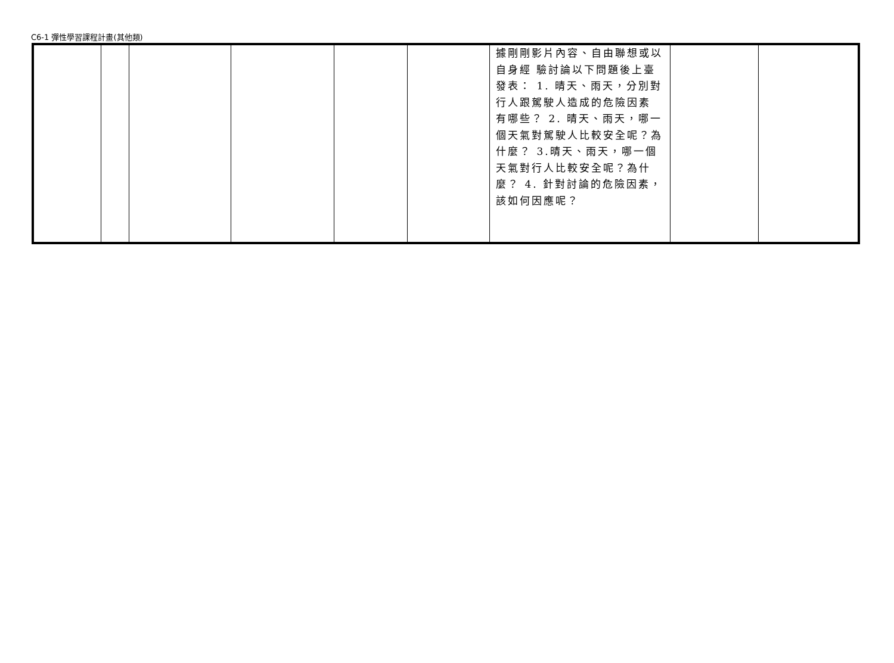C6-1 彈性學習課程計畫(其他類)
| | | | | | | 據剛剛影片內容、自由聯想或以自身經 驗討論以下問題後上臺發表： 1. 晴天、雨天，分別對行人跟駕駛人造成的危險因素 有哪些？ 2. 晴天、雨天，哪一個天氣對駕駛人比較安全呢？為什麼？ 3.晴天、雨天，哪一個天氣對行人比較安全呢？為什麼？ 4. 針對討論的危險因素，該如何因應呢？ | | |